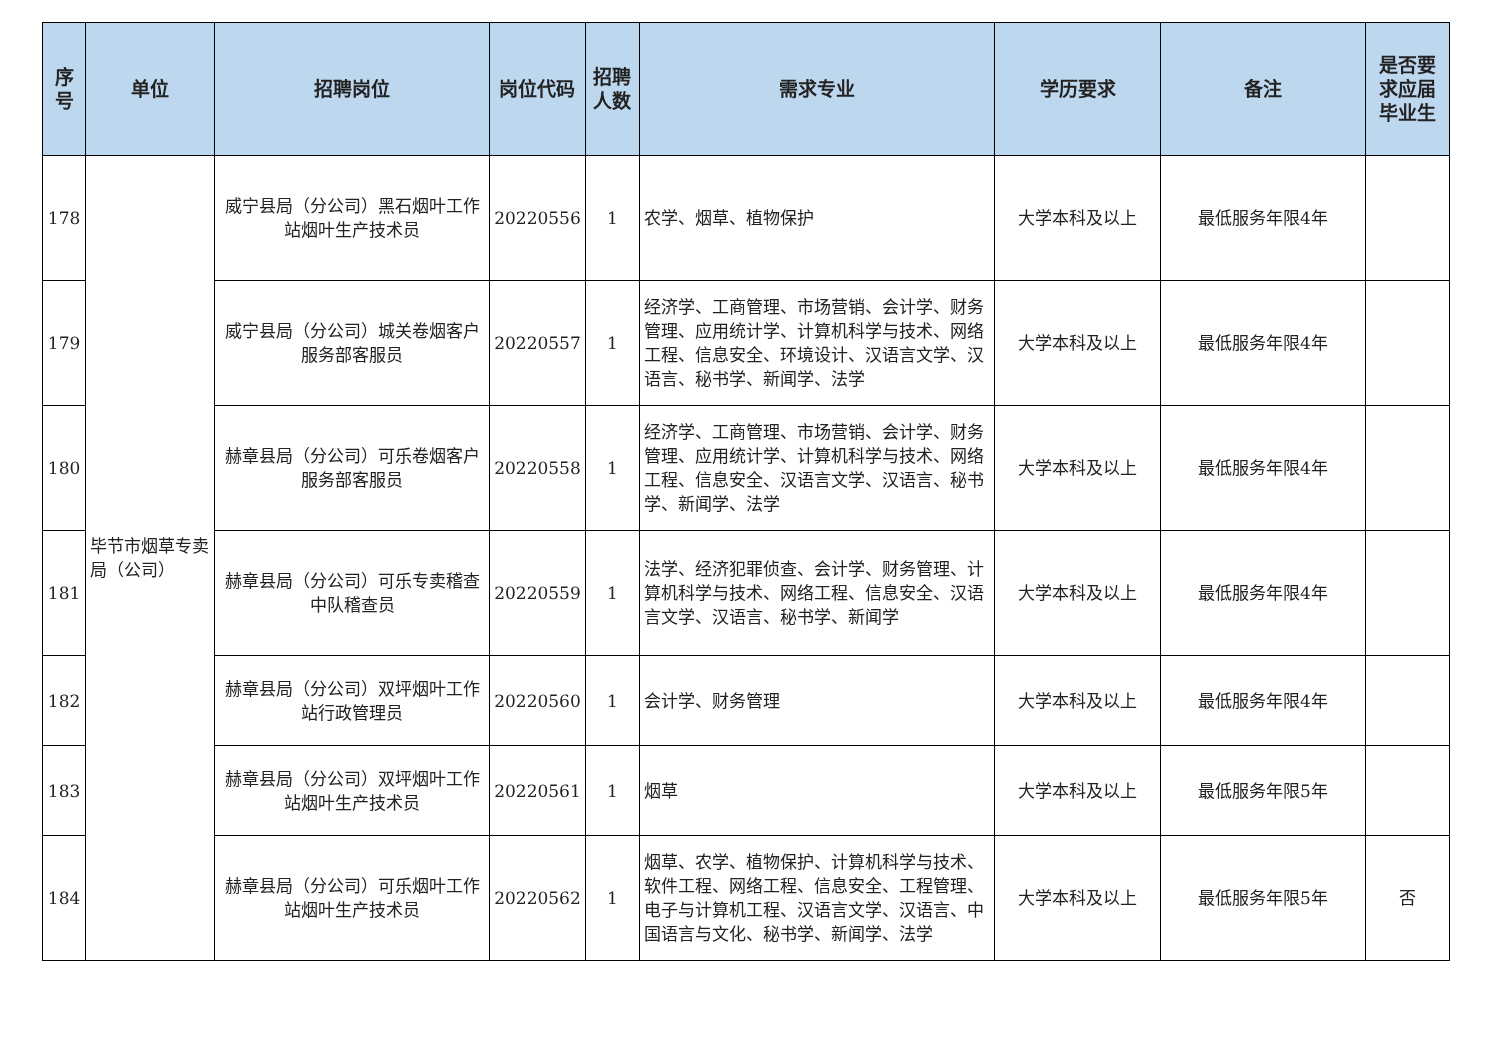| 序号 | 单位 | 招聘岗位 | 岗位代码 | 招聘人数 | 需求专业 | 学历要求 | 备注 | 是否要求应届毕业生 |
| --- | --- | --- | --- | --- | --- | --- | --- | --- |
| 178 | 毕节市烟草专卖局（公司） | 威宁县局（分公司）黑石烟叶工作站烟叶生产技术员 | 20220556 | 1 | 农学、烟草、植物保护 | 大学本科及以上 | 最低服务年限4年 | |
| 179 | | 威宁县局（分公司）城关卷烟客户服务部客服员 | 20220557 | 1 | 经济学、工商管理、市场营销、会计学、财务管理、应用统计学、计算机科学与技术、网络工程、信息安全、环境设计、汉语言文学、汉语言、秘书学、新闻学、法学 | 大学本科及以上 | 最低服务年限4年 | |
| 180 | | 赫章县局（分公司）可乐卷烟客户服务部客服员 | 20220558 | 1 | 经济学、工商管理、市场营销、会计学、财务管理、应用统计学、计算机科学与技术、网络工程、信息安全、汉语言文学、汉语言、秘书学、新闻学、法学 | 大学本科及以上 | 最低服务年限4年 | |
| 181 | | 赫章县局（分公司）可乐专卖稽查中队稽查员 | 20220559 | 1 | 法学、经济犯罪侦查、会计学、财务管理、计算机科学与技术、网络工程、信息安全、汉语言文学、汉语言、秘书学、新闻学 | 大学本科及以上 | 最低服务年限4年 | |
| 182 | | 赫章县局（分公司）双坪烟叶工作站行政管理员 | 20220560 | 1 | 会计学、财务管理 | 大学本科及以上 | 最低服务年限4年 | |
| 183 | | 赫章县局（分公司）双坪烟叶工作站烟叶生产技术员 | 20220561 | 1 | 烟草 | 大学本科及以上 | 最低服务年限5年 | |
| 184 | | 赫章县局（分公司）可乐烟叶工作站烟叶生产技术员 | 20220562 | 1 | 烟草、农学、植物保护、计算机科学与技术、软件工程、网络工程、信息安全、工程管理、电子与计算机工程、汉语言文学、汉语言、中国语言与文化、秘书学、新闻学、法学 | 大学本科及以上 | 最低服务年限5年 | 否 |